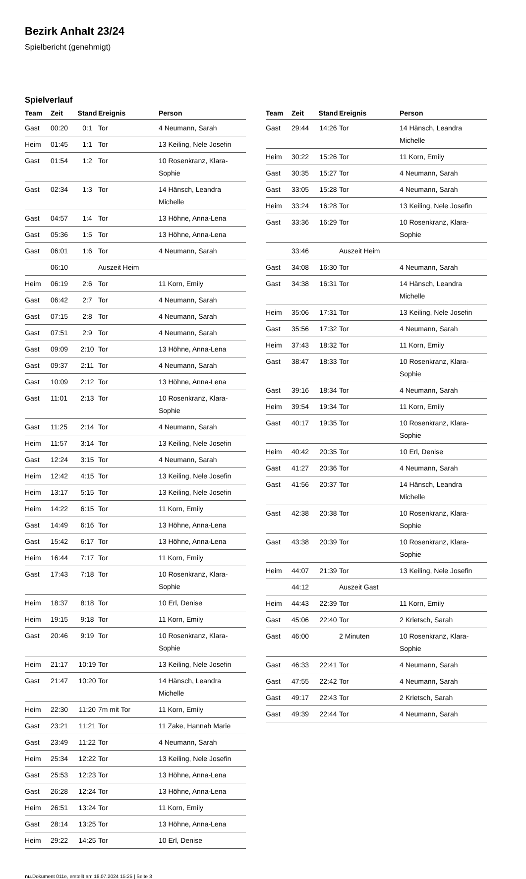Bezirk Anhalt 23/24
Spielbericht (genehmigt)
Spielverlauf
| Team | Zeit | Stand | Ereignis | Person |
| --- | --- | --- | --- | --- |
| Gast | 00:20 | 0:1 | Tor | 4 Neumann, Sarah |
| Heim | 01:45 | 1:1 | Tor | 13 Keiling, Nele Josefin |
| Gast | 01:54 | 1:2 | Tor | 10 Rosenkranz, Klara-Sophie |
| Gast | 02:34 | 1:3 | Tor | 14 Hänsch, Leandra Michelle |
| Gast | 04:57 | 1:4 | Tor | 13 Höhne, Anna-Lena |
| Gast | 05:36 | 1:5 | Tor | 13 Höhne, Anna-Lena |
| Gast | 06:01 | 1:6 | Tor | 4 Neumann, Sarah |
| | 06:10 | | Auszeit Heim | |
| Heim | 06:19 | 2:6 | Tor | 11 Korn, Emily |
| Gast | 06:42 | 2:7 | Tor | 4 Neumann, Sarah |
| Gast | 07:15 | 2:8 | Tor | 4 Neumann, Sarah |
| Gast | 07:51 | 2:9 | Tor | 4 Neumann, Sarah |
| Gast | 09:09 | 2:10 | Tor | 13 Höhne, Anna-Lena |
| Gast | 09:37 | 2:11 | Tor | 4 Neumann, Sarah |
| Gast | 10:09 | 2:12 | Tor | 13 Höhne, Anna-Lena |
| Gast | 11:01 | 2:13 | Tor | 10 Rosenkranz, Klara-Sophie |
| Gast | 11:25 | 2:14 | Tor | 4 Neumann, Sarah |
| Heim | 11:57 | 3:14 | Tor | 13 Keiling, Nele Josefin |
| Gast | 12:24 | 3:15 | Tor | 4 Neumann, Sarah |
| Heim | 12:42 | 4:15 | Tor | 13 Keiling, Nele Josefin |
| Heim | 13:17 | 5:15 | Tor | 13 Keiling, Nele Josefin |
| Heim | 14:22 | 6:15 | Tor | 11 Korn, Emily |
| Gast | 14:49 | 6:16 | Tor | 13 Höhne, Anna-Lena |
| Gast | 15:42 | 6:17 | Tor | 13 Höhne, Anna-Lena |
| Heim | 16:44 | 7:17 | Tor | 11 Korn, Emily |
| Gast | 17:43 | 7:18 | Tor | 10 Rosenkranz, Klara-Sophie |
| Heim | 18:37 | 8:18 | Tor | 10 Erl, Denise |
| Heim | 19:15 | 9:18 | Tor | 11 Korn, Emily |
| Gast | 20:46 | 9:19 | Tor | 10 Rosenkranz, Klara-Sophie |
| Heim | 21:17 | 10:19 | Tor | 13 Keiling, Nele Josefin |
| Gast | 21:47 | 10:20 | Tor | 14 Hänsch, Leandra Michelle |
| Heim | 22:30 | 11:20 | 7m mit Tor | 11 Korn, Emily |
| Gast | 23:21 | 11:21 | Tor | 11 Zake, Hannah Marie |
| Gast | 23:49 | 11:22 | Tor | 4 Neumann, Sarah |
| Heim | 25:34 | 12:22 | Tor | 13 Keiling, Nele Josefin |
| Gast | 25:53 | 12:23 | Tor | 13 Höhne, Anna-Lena |
| Gast | 26:28 | 12:24 | Tor | 13 Höhne, Anna-Lena |
| Heim | 26:51 | 13:24 | Tor | 11 Korn, Emily |
| Gast | 28:14 | 13:25 | Tor | 13 Höhne, Anna-Lena |
| Heim | 29:22 | 14:25 | Tor | 10 Erl, Denise |
| Team | Zeit | Stand | Ereignis | Person |
| --- | --- | --- | --- | --- |
| Gast | 29:44 | 14:26 | Tor | 14 Hänsch, Leandra Michelle |
| Heim | 30:22 | 15:26 | Tor | 11 Korn, Emily |
| Gast | 30:35 | 15:27 | Tor | 4 Neumann, Sarah |
| Gast | 33:05 | 15:28 | Tor | 4 Neumann, Sarah |
| Heim | 33:24 | 16:28 | Tor | 13 Keiling, Nele Josefin |
| Gast | 33:36 | 16:29 | Tor | 10 Rosenkranz, Klara-Sophie |
| | 33:46 | | Auszeit Heim | |
| Gast | 34:08 | 16:30 | Tor | 4 Neumann, Sarah |
| Gast | 34:38 | 16:31 | Tor | 14 Hänsch, Leandra Michelle |
| Heim | 35:06 | 17:31 | Tor | 13 Keiling, Nele Josefin |
| Gast | 35:56 | 17:32 | Tor | 4 Neumann, Sarah |
| Heim | 37:43 | 18:32 | Tor | 11 Korn, Emily |
| Gast | 38:47 | 18:33 | Tor | 10 Rosenkranz, Klara-Sophie |
| Gast | 39:16 | 18:34 | Tor | 4 Neumann, Sarah |
| Heim | 39:54 | 19:34 | Tor | 11 Korn, Emily |
| Gast | 40:17 | 19:35 | Tor | 10 Rosenkranz, Klara-Sophie |
| Heim | 40:42 | 20:35 | Tor | 10 Erl, Denise |
| Gast | 41:27 | 20:36 | Tor | 4 Neumann, Sarah |
| Gast | 41:56 | 20:37 | Tor | 14 Hänsch, Leandra Michelle |
| Gast | 42:38 | 20:38 | Tor | 10 Rosenkranz, Klara-Sophie |
| Gast | 43:38 | 20:39 | Tor | 10 Rosenkranz, Klara-Sophie |
| Heim | 44:07 | 21:39 | Tor | 13 Keiling, Nele Josefin |
| | 44:12 | | Auszeit Gast | |
| Heim | 44:43 | 22:39 | Tor | 11 Korn, Emily |
| Gast | 45:06 | 22:40 | Tor | 2 Krietsch, Sarah |
| Gast | 46:00 | | 2 Minuten | 10 Rosenkranz, Klara-Sophie |
| Gast | 46:33 | 22:41 | Tor | 4 Neumann, Sarah |
| Gast | 47:55 | 22:42 | Tor | 4 Neumann, Sarah |
| Gast | 49:17 | 22:43 | Tor | 2 Krietsch, Sarah |
| Gast | 49:39 | 22:44 | Tor | 4 Neumann, Sarah |
nu.Dokument 011e, erstellt am 18.07.2024 15:25 | Seite 3